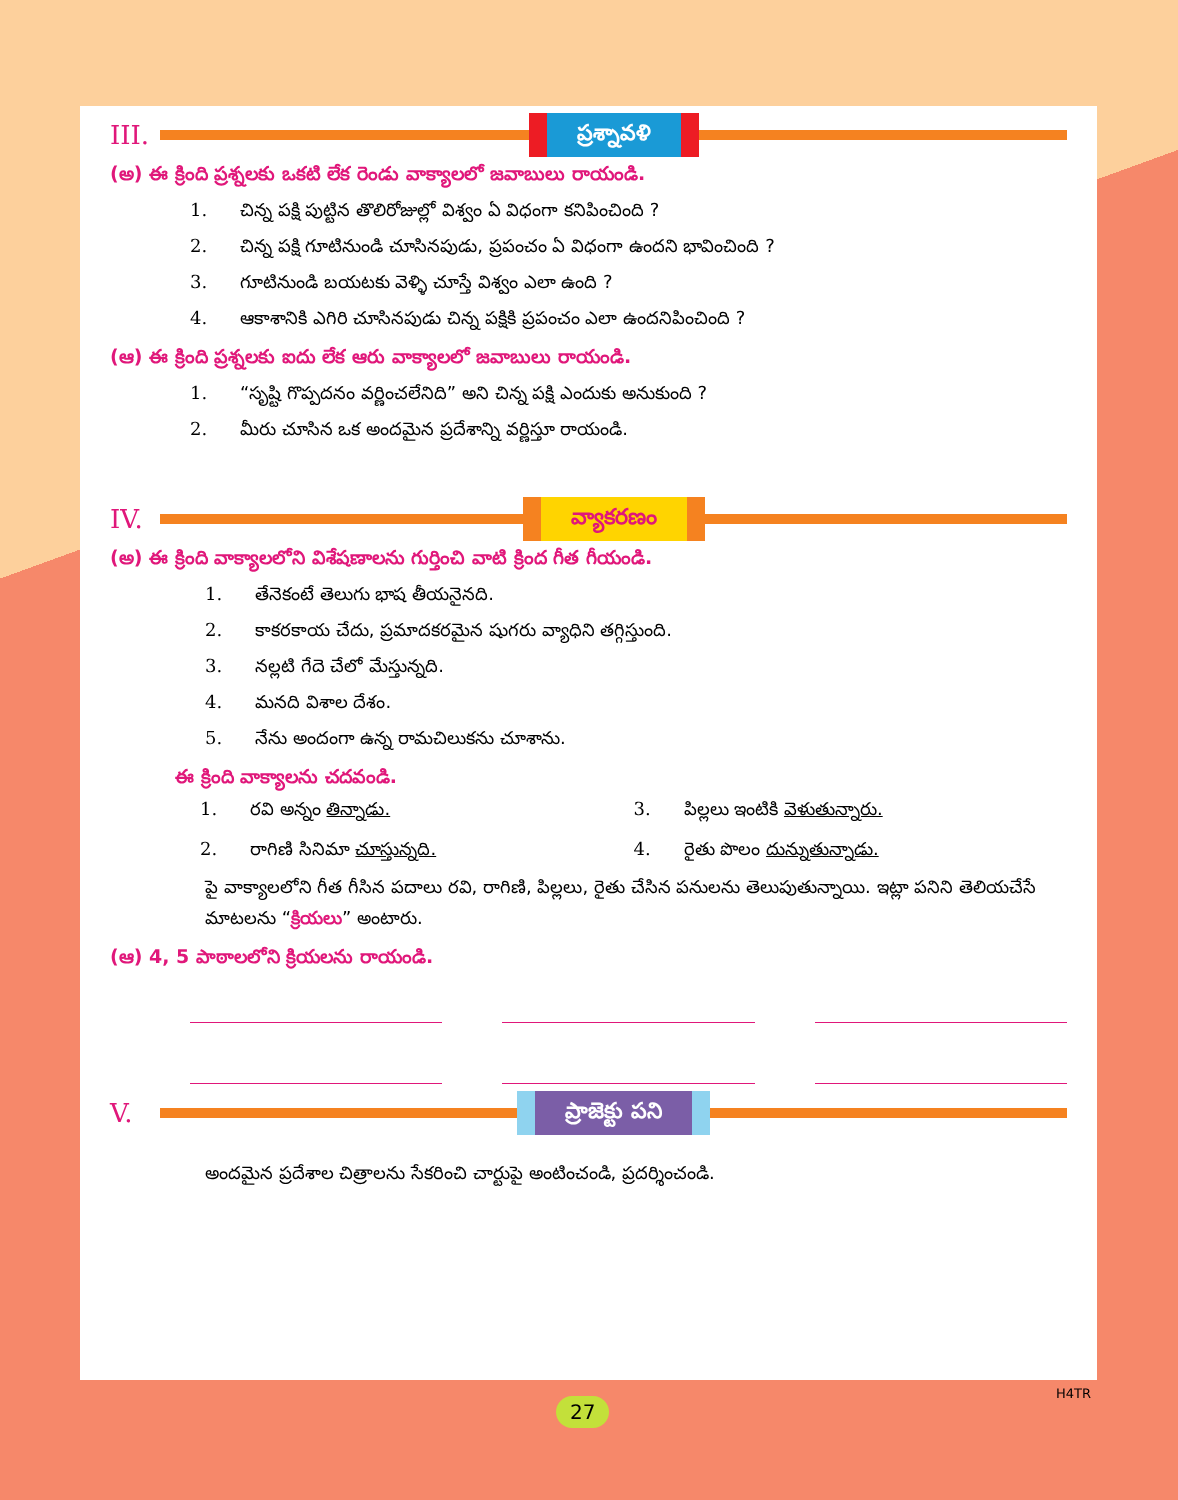III.
ప్రశ్నావళి
(అ) ఈ క్రింది ప్రశ్నలకు ఒకటి లేక రెండు వాక్యాలలో జవాబులు రాయండి.
1. చిన్న పక్షి పుట్టిన తొలిరోజుల్లో విశ్వం ఏ విధంగా కనిపించింది ?
2. చిన్న పక్షి గూటినుండి చూసినపుడు, ప్రపంచం ఏ విధంగా ఉందని భావించింది ?
3. గూటినుండి బయటకు వెళ్ళి చూస్తే విశ్వం ఎలా ఉంది ?
4. ఆకాశానికి ఎగిరి చూసినపుడు చిన్న పక్షికి ప్రపంచం ఎలా ఉందనిపించింది ?
(ఆ) ఈ క్రింది ప్రశ్నలకు ఐదు లేక ఆరు వాక్యాలలో జవాబులు రాయండి.
1. “సృష్టి గొప్పదనం వర్ణించలేనిది” అని చిన్న పక్షి ఎందుకు అనుకుంది ?
2. మీరు చూసిన ఒక అందమైన ప్రదేశాన్ని వర్ణిస్తూ రాయండి.
IV.
వ్యాకరణం
(అ) ఈ క్రింది వాక్యాలలోని విశేషణాలను గుర్తించి వాటి క్రింద గీత గీయండి.
1. తేనెకంటే తెలుగు భాష తీయనైనది.
2. కాకరకాయ చేదు, ప్రమాదకరమైన షుగరు వ్యాధిని తగ్గిస్తుంది.
3. నల్లటి గేదె చేలో మేస్తున్నది.
4. మనది విశాల దేశం.
5. నేను అందంగా ఉన్న రామచిలుకను చూశాను.
ఈ క్రింది వాక్యాలను చదవండి.
1. రవి అన్నం తిన్నాడు.
3. పిల్లలు ఇంటికి వెళుతున్నారు.
2. రాగిణి సినిమా చూస్తున్నది.
4. రైతు పొలం దున్నుతున్నాడు.
పై వాక్యాలలోని గీత గీసిన పదాలు రవి, రాగిణి, పిల్లలు, రైతు చేసిన పనులను తెలుపుతున్నాయి. ఇట్లా పనిని తెలియచేసే మాటలను “క్రియలు” అంటారు.
(ఆ) 4, 5 పాఠాలలోని క్రియలను రాయండి.
V.
ప్రాజెక్టు పని
అందమైన ప్రదేశాల చిత్రాలను సేకరించి చార్టుపై అంటించండి, ప్రదర్శించండి.
H4TR
27